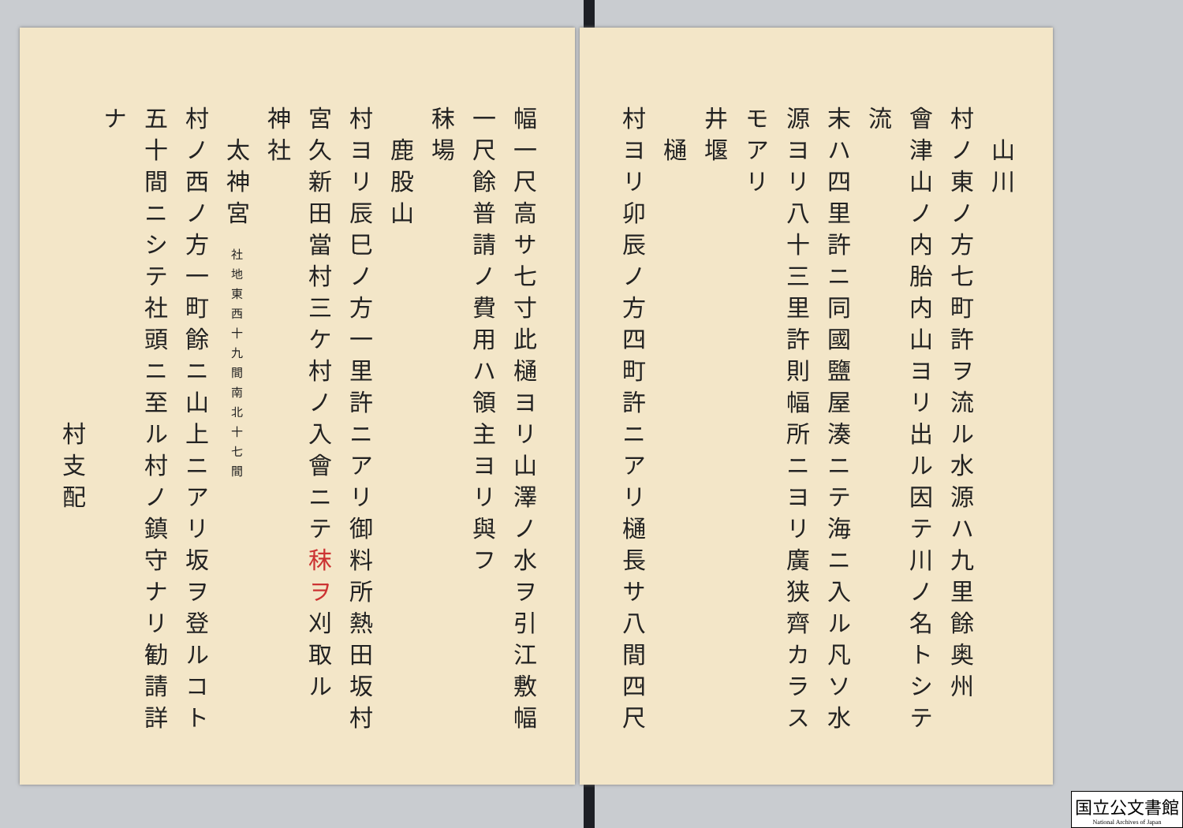山川
村ノ東ノ方七町許ヲ流ル水源ハ九里餘奥州
會津山ノ内胎内山ヨリ出ル因テ川ノ名トシテ流
末ハ四里許ニ同國鹽屋湊ニテ海ニ入ル凡ソ水
源ヨリ八十三里許則幅所ニヨリ廣狭齊カラス
モアリ
井堰
　樋
村ヨリ卯辰ノ方四町許ニアリ樋長サ八間四尺
幅一尺高サ七寸此樋ヨリ山澤ノ水ヲ引江敷幅
一尺餘普請ノ費用ハ領主ヨリ與フ
秣場
　鹿股山
村ヨリ辰巳ノ方一里許ニアリ御料所熱田坂村
宮久新田當村三ケ村ノ入會ニテ秣ヲ刈取ル
神社
　太神宮 社地東西十九間南北十七間
村ノ西ノ方一町餘ニ山上ニアリ坂ヲ登ルコト
五十間ニシテ社頭ニ至ル村ノ鎮守ナリ勧請詳ナ
　　　　　　　　　　村支配
国立公文書館
National Archives of Japan